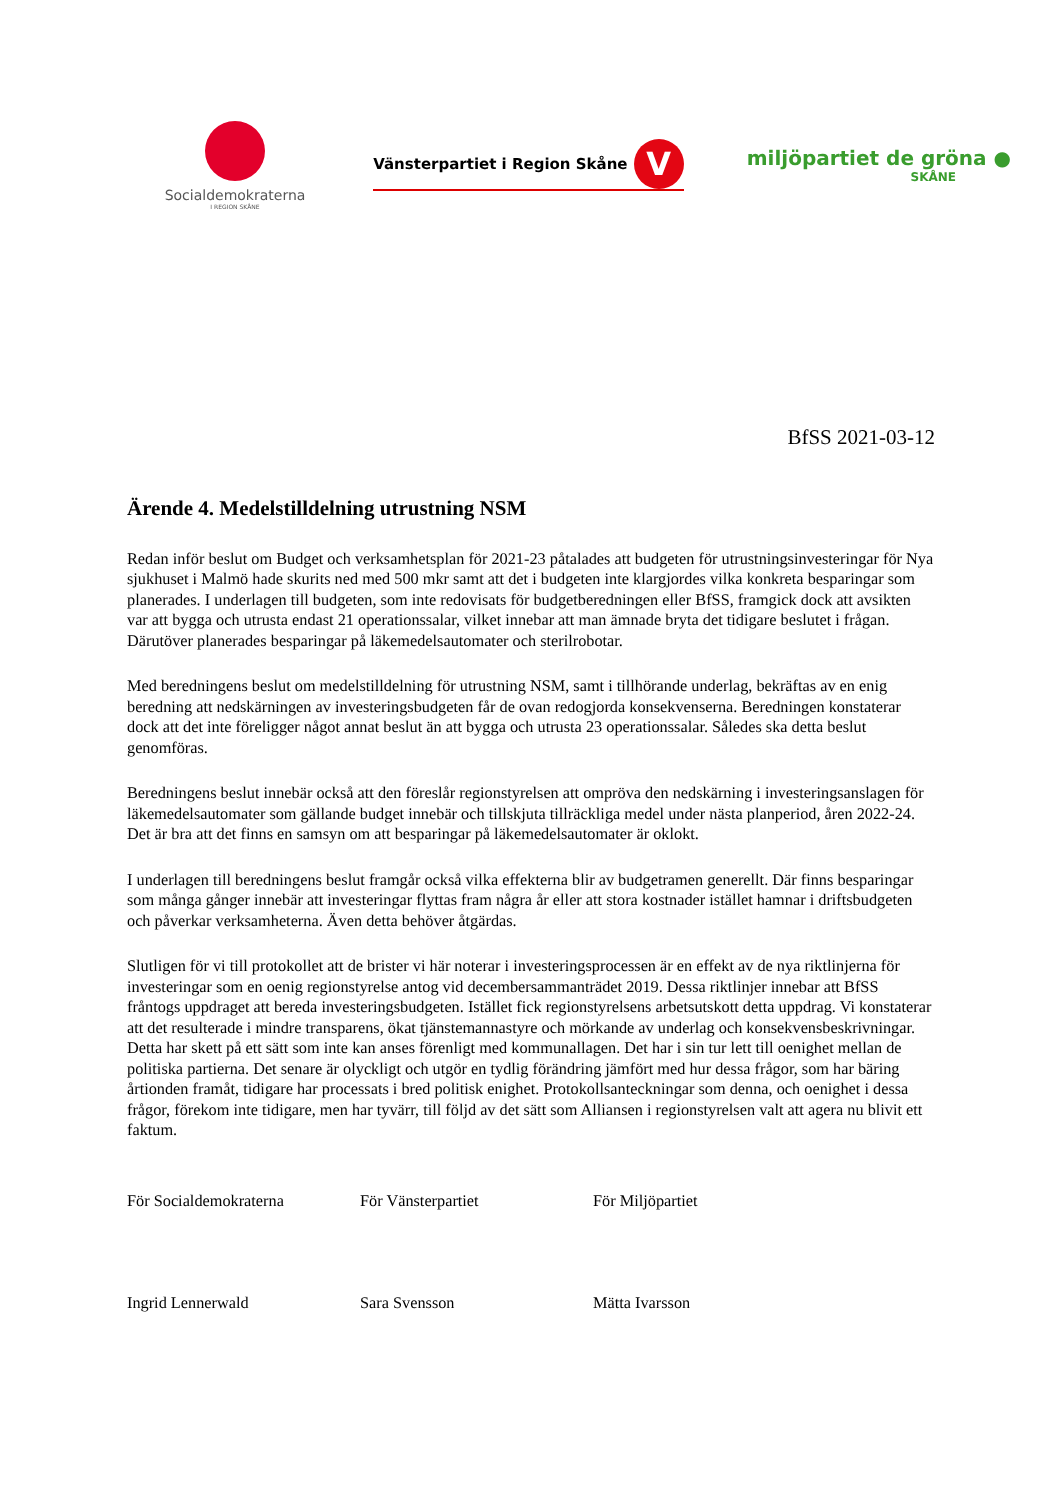Socialdemokraterna
I REGION SKÅNE
Vänsterpartiet i Region Skåne V
miljöpartiet de gröna ●
SKÅNE
BfSS 2021-03-12
Ärende 4. Medelstilldelning utrustning NSM
Redan inför beslut om Budget och verksamhetsplan för 2021-23 påtalades att budgeten för utrustningsinvesteringar för Nya sjukhuset i Malmö hade skurits ned med 500 mkr samt att det i budgeten inte klargjordes vilka konkreta besparingar som planerades. I underlagen till budgeten, som inte redovisats för budgetberedningen eller BfSS, framgick dock att avsikten var att bygga och utrusta endast 21 operationssalar, vilket innebar att man ämnade bryta det tidigare beslutet i frågan. Därutöver planerades besparingar på läkemedelsautomater och sterilrobotar.
Med beredningens beslut om medelstilldelning för utrustning NSM, samt i tillhörande underlag, bekräftas av en enig beredning att nedskärningen av investeringsbudgeten får de ovan redogjorda konsekvenserna. Beredningen konstaterar dock att det inte föreligger något annat beslut än att bygga och utrusta 23 operationssalar. Således ska detta beslut genomföras.
Beredningens beslut innebär också att den föreslår regionstyrelsen att ompröva den nedskärning i investeringsanslagen för läkemedelsautomater som gällande budget innebär och tillskjuta tillräckliga medel under nästa planperiod, åren 2022-24. Det är bra att det finns en samsyn om att besparingar på läkemedelsautomater är oklokt.
I underlagen till beredningens beslut framgår också vilka effekterna blir av budgetramen generellt. Där finns besparingar som många gånger innebär att investeringar flyttas fram några år eller att stora kostnader istället hamnar i driftsbudgeten och påverkar verksamheterna. Även detta behöver åtgärdas.
Slutligen för vi till protokollet att de brister vi här noterar i investeringsprocessen är en effekt av de nya riktlinjerna för investeringar som en oenig regionstyrelse antog vid decembersammanträdet 2019. Dessa riktlinjer innebar att BfSS fråntogs uppdraget att bereda investeringsbudgeten. Istället fick regionstyrelsens arbetsutskott detta uppdrag. Vi konstaterar att det resulterade i mindre transparens, ökat tjänstemannastyre och mörkande av underlag och konsekvensbeskrivningar. Detta har skett på ett sätt som inte kan anses förenligt med kommunallagen. Det har i sin tur lett till oenighet mellan de politiska partierna. Det senare är olyckligt och utgör en tydlig förändring jämfört med hur dessa frågor, som har bäring årtionden framåt, tidigare har processats i bred politisk enighet. Protokollsanteckningar som denna, och oenighet i dessa frågor, förekom inte tidigare, men har tyvärr, till följd av det sätt som Alliansen i regionstyrelsen valt att agera nu blivit ett faktum.
För Socialdemokraterna För Vänsterpartiet För Miljöpartiet
Ingrid Lennerwald Sara Svensson Mätta Ivarsson